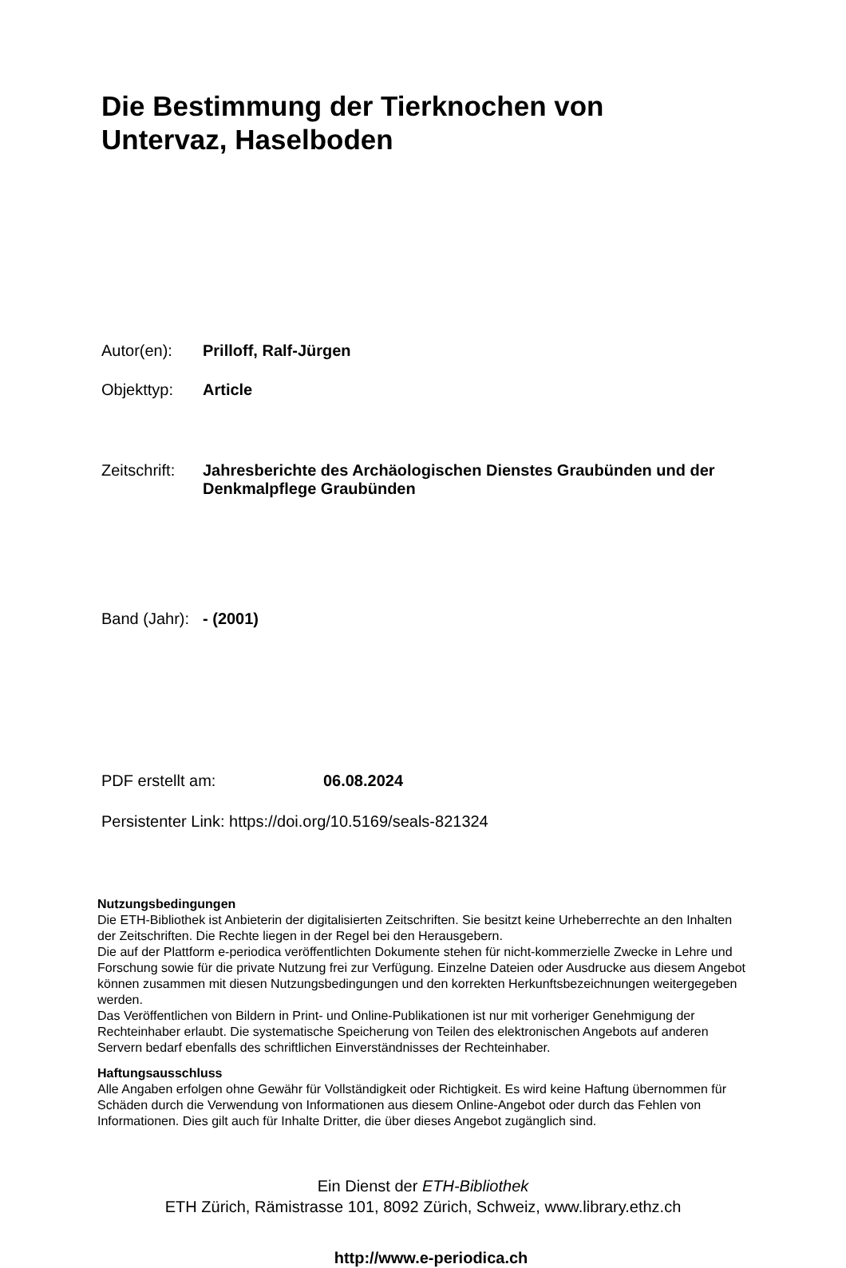Die Bestimmung der Tierknochen von
Untervaz, Haselboden
Autor(en): Prilloff, Ralf-Jürgen
Objekttyp: Article
Zeitschrift:
Jahresberichte des Archäologischen Dienstes Graubünden und der Denkmalpflege Graubünden
Band (Jahr):
- (2001)
PDF erstellt am: 06.08.2024
Persistenter Link: https://doi.org/10.5169/seals-821324
Nutzungsbedingungen
Die ETH-Bibliothek ist Anbieterin der digitalisierten Zeitschriften. Sie besitzt keine Urheberrechte an den Inhalten der Zeitschriften. Die Rechte liegen in der Regel bei den Herausgebern.
Die auf der Plattform e-periodica veröffentlichten Dokumente stehen für nicht-kommerzielle Zwecke in Lehre und Forschung sowie für die private Nutzung frei zur Verfügung. Einzelne Dateien oder Ausdrucke aus diesem Angebot können zusammen mit diesen Nutzungsbedingungen und den korrekten Herkunftsbezeichnungen weitergegeben werden.
Das Veröffentlichen von Bildern in Print- und Online-Publikationen ist nur mit vorheriger Genehmigung der Rechteinhaber erlaubt. Die systematische Speicherung von Teilen des elektronischen Angebots auf anderen Servern bedarf ebenfalls des schriftlichen Einverständnisses der Rechteinhaber.
Haftungsausschluss
Alle Angaben erfolgen ohne Gewähr für Vollständigkeit oder Richtigkeit. Es wird keine Haftung übernommen für Schäden durch die Verwendung von Informationen aus diesem Online-Angebot oder durch das Fehlen von Informationen. Dies gilt auch für Inhalte Dritter, die über dieses Angebot zugänglich sind.
Ein Dienst der ETH-Bibliothek
ETH Zürich, Rämistrasse 101, 8092 Zürich, Schweiz, www.library.ethz.ch
http://www.e-periodica.ch